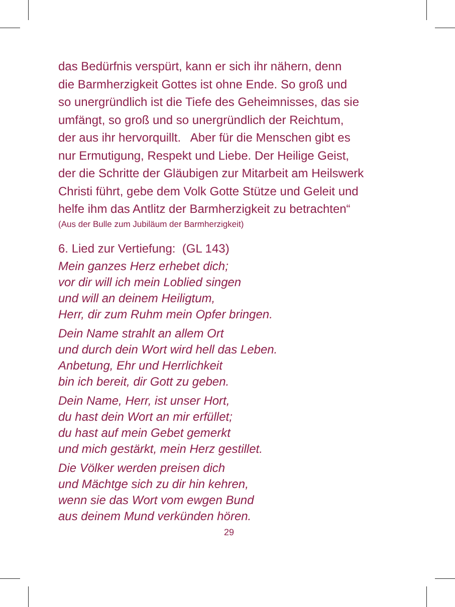das Bedürfnis verspürt, kann er sich ihr nähern, denn
die Barmherzigkeit Gottes ist ohne Ende. So groß und
so unergründlich ist die Tiefe des Geheimnisses, das sie
umfängt, so groß und so unergründlich der Reichtum,
der aus ihr hervorquillt. Aber für die Menschen gibt es
nur Ermutigung, Respekt und Liebe. Der Heilige Geist,
der die Schritte der Gläubigen zur Mitarbeit am Heilswerk
Christi führt, gebe dem Volk Gotte Stütze und Geleit und
helfe ihm das Antlitz der Barmherzigkeit zu betrachten“
(Aus der Bulle zum Jubiläum der Barmherzigkeit)
6. Lied zur Vertiefung: (GL 143)
Mein ganzes Herz erhebet dich;
vor dir will ich mein Loblied singen
und will an deinem Heiligtum,
Herr, dir zum Ruhm mein Opfer bringen.
Dein Name strahlt an allem Ort
und durch dein Wort wird hell das Leben.
Anbetung, Ehr und Herrlichkeit
bin ich bereit, dir Gott zu geben.
Dein Name, Herr, ist unser Hort,
du hast dein Wort an mir erfüllet;
du hast auf mein Gebet gemerkt
und mich gestärkt, mein Herz gestillet.
Die Völker werden preisen dich
und Mächtge sich zu dir hin kehren,
wenn sie das Wort vom ewgen Bund
aus deinem Mund verkünden hören.
29